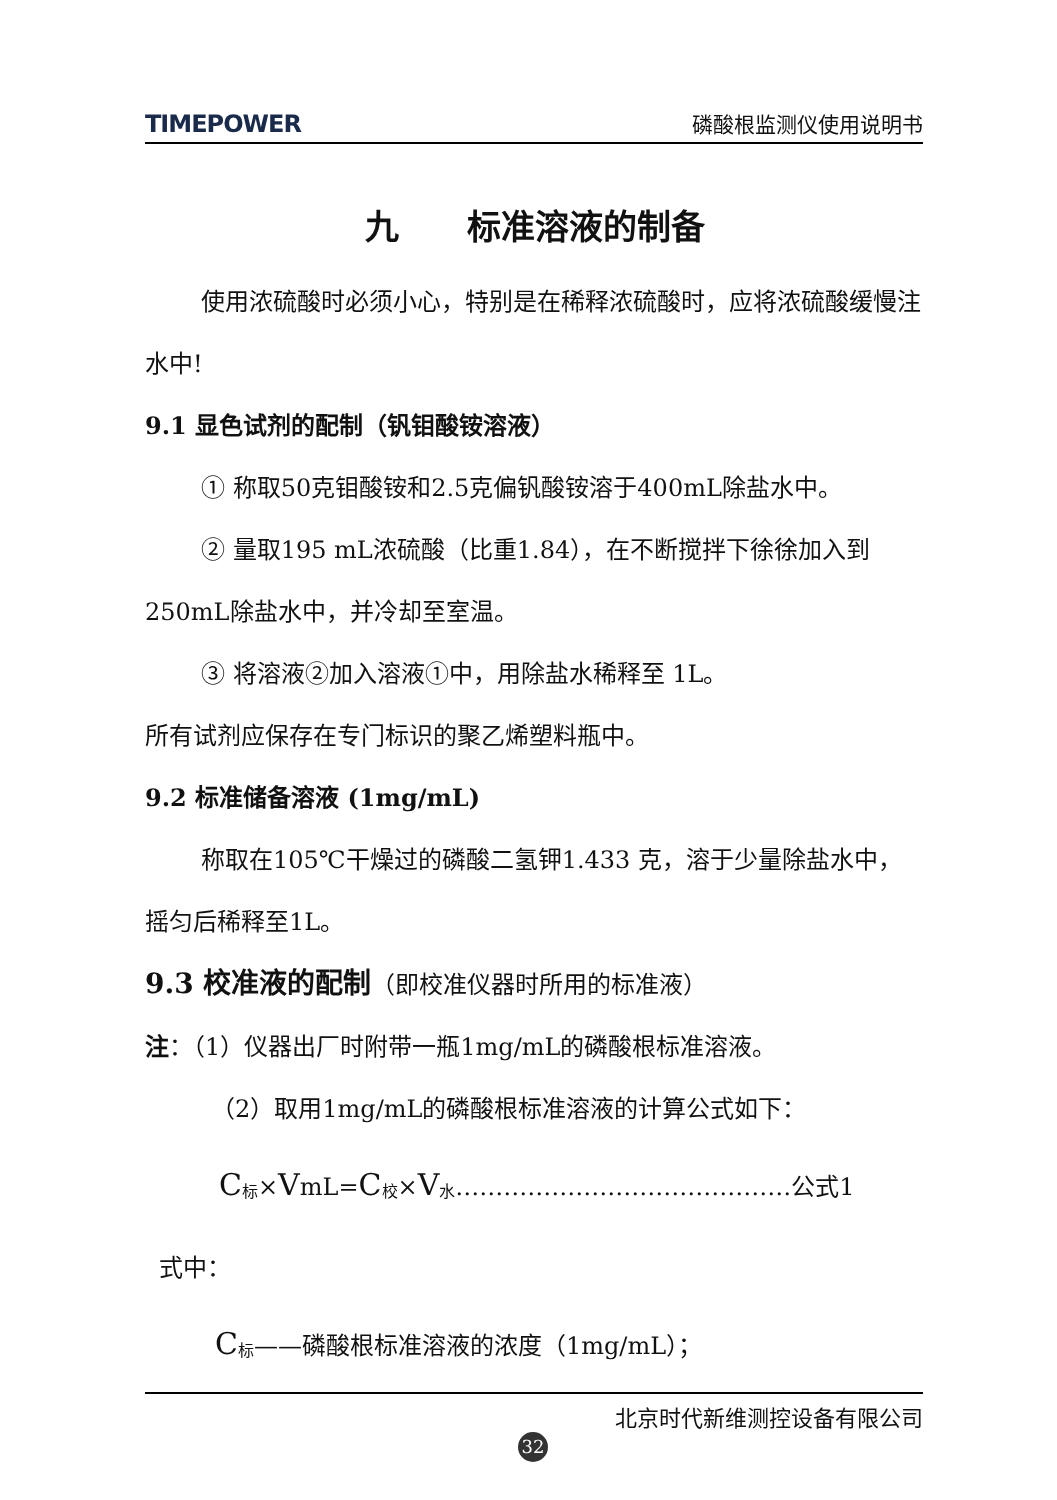TIMEPOWER 磷酸根监测仪使用说明书
九　　标准溶液的制备
使用浓硫酸时必须小心，特别是在稀释浓硫酸时，应将浓硫酸缓慢注水中!
9.1 显色试剂的配制（钒钼酸铵溶液）
① 称取50克钼酸铵和2.5克偏钒酸铵溶于400mL除盐水中。
② 量取195 mL浓硫酸（比重1.84），在不断搅拌下徐徐加入到250mL除盐水中，并冷却至室温。
③ 将溶液②加入溶液①中，用除盐水稀释至 1L。
所有试剂应保存在专门标识的聚乙烯塑料瓶中。
9.2 标准储备溶液 (1mg/mL)
称取在105℃干燥过的磷酸二氢钾1.433 克，溶于少量除盐水中，摇匀后稀释至1L。
9.3 校准液的配制（即校准仪器时所用的标准液）
注：（1）仪器出厂时附带一瓶1mg/mL的磷酸根标准溶液。
（2）取用1mg/mL的磷酸根标准溶液的计算公式如下：
C<sub>标</sub>×VmL=C<sub>校</sub>×V<sub>水</sub>……………………………………公式1
式中：
C<sub>标</sub>——磷酸根标准溶液的浓度（1mg/mL）；
北京时代新维测控设备有限公司
32